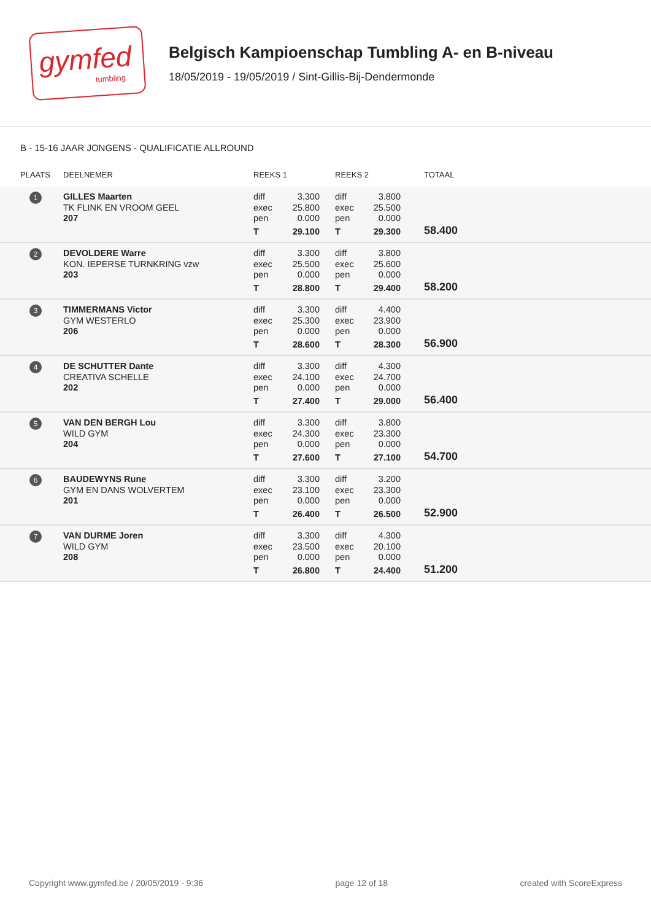gymfed
tumbling
Belgisch Kampioenschap Tumbling A- en B-niveau
18/05/2019 - 19/05/2019 / Sint-Gillis-Bij-Dendermonde
B - 15-16 JAAR JONGENS - QUALIFICATIE ALLROUND
| PLAATS | DEELNEMER | REEKS 1 | | REEKS 2 | | TOTAAL |
| --- | --- | --- | --- | --- | --- | --- |
| 1 | GILLES Maarten TK FLINK EN VROOM GEEL 207 | diff exec pen T | 3.300 25.800 0.000 29.100 | diff exec pen T | 3.800 25.500 0.000 29.300 | 58.400 |
| 2 | DEVOLDERE Warre KON. IEPERSE TURNKRING vzw 203 | diff exec pen T | 3.300 25.500 0.000 28.800 | diff exec pen T | 3.800 25.600 0.000 29.400 | 58.200 |
| 3 | TIMMERMANS Victor GYM WESTERLO 206 | diff exec pen T | 3.300 25.300 0.000 28.600 | diff exec pen T | 4.400 23.900 0.000 28.300 | 56.900 |
| 4 | DE SCHUTTER Dante CREATIVA SCHELLE 202 | diff exec pen T | 3.300 24.100 0.000 27.400 | diff exec pen T | 4.300 24.700 0.000 29.000 | 56.400 |
| 5 | VAN DEN BERGH Lou WILD GYM 204 | diff exec pen T | 3.300 24.300 0.000 27.600 | diff exec pen T | 3.800 23.300 0.000 27.100 | 54.700 |
| 6 | BAUDEWYNS Rune GYM EN DANS WOLVERTEM 201 | diff exec pen T | 3.300 23.100 0.000 26.400 | diff exec pen T | 3.200 23.300 0.000 26.500 | 52.900 |
| 7 | VAN DURME Joren WILD GYM 208 | diff exec pen T | 3.300 23.500 0.000 26.800 | diff exec pen T | 4.300 20.100 0.000 24.400 | 51.200 |
Copyright www.gymfed.be / 20/05/2019 - 9:36 page 12 of 18 created with ScoreExpress